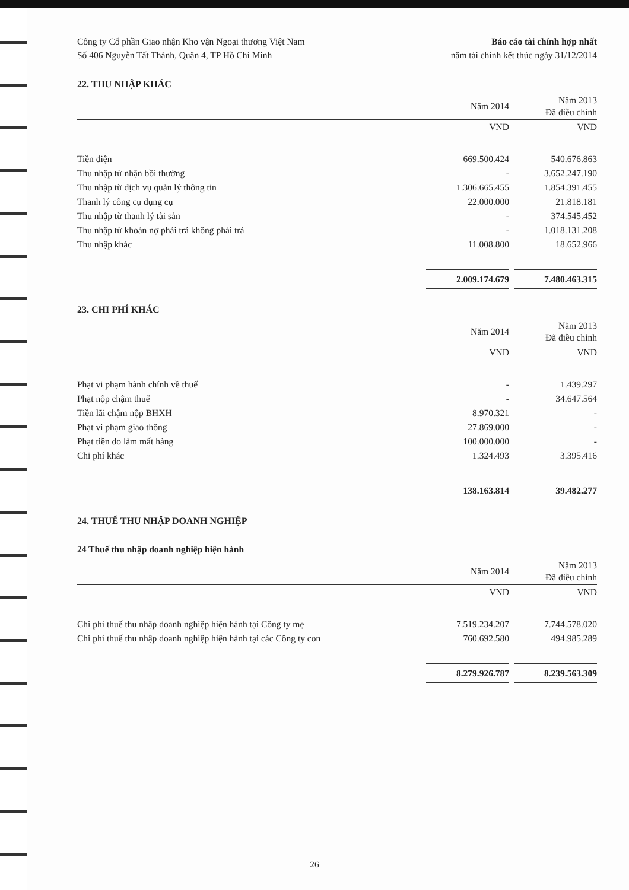Công ty Cổ phần Giao nhận Kho vận Ngoại thương Việt Nam
Số 406 Nguyễn Tất Thành, Quận 4, TP Hồ Chí Minh
Báo cáo tài chính hợp nhất
năm tài chính kết thúc ngày 31/12/2014
22. THU NHẬP KHÁC
| | Năm 2014 | | Năm 2013 Đã điều chỉnh |
| --- | --- | --- | --- |
| | VND | | VND |
| Tiền điện | 669.500.424 | | 540.676.863 |
| Thu nhập từ nhận bồi thường | - | | 3.652.247.190 |
| Thu nhập từ dịch vụ quản lý thông tin | 1.306.665.455 | | 1.854.391.455 |
| Thanh lý công cụ dụng cụ | 22.000.000 | | 21.818.181 |
| Thu nhập từ thanh lý tài sản | - | | 374.545.452 |
| Thu nhập từ khoản nợ phải trả không phải trả | - | | 1.018.131.208 |
| Thu nhập khác | 11.008.800 | | 18.652.966 |
| | 2.009.174.679 | | 7.480.463.315 |
23. CHI PHÍ KHÁC
| | Năm 2014 | | Năm 2013 Đã điều chỉnh |
| --- | --- | --- | --- |
| | VND | | VND |
| Phạt vi phạm hành chính về thuế | - | | 1.439.297 |
| Phạt nộp chậm thuế | - | | 34.647.564 |
| Tiền lãi chậm nộp BHXH | 8.970.321 | | - |
| Phạt vi phạm giao thông | 27.869.000 | | - |
| Phạt tiền do làm mất hàng | 100.000.000 | | - |
| Chi phí khác | 1.324.493 | | 3.395.416 |
| | 138.163.814 | | 39.482.277 |
24. THUẾ THU NHẬP DOANH NGHIỆP
24 Thuế thu nhập doanh nghiệp hiện hành
| | Năm 2014 | | Năm 2013 Đã điều chỉnh |
| --- | --- | --- | --- |
| | VND | | VND |
| Chi phí thuế thu nhập doanh nghiệp hiện hành tại Công ty mẹ | 7.519.234.207 | | 7.744.578.020 |
| Chi phí thuế thu nhập doanh nghiệp hiện hành tại các Công ty con | 760.692.580 | | 494.985.289 |
| | 8.279.926.787 | | 8.239.563.309 |
26